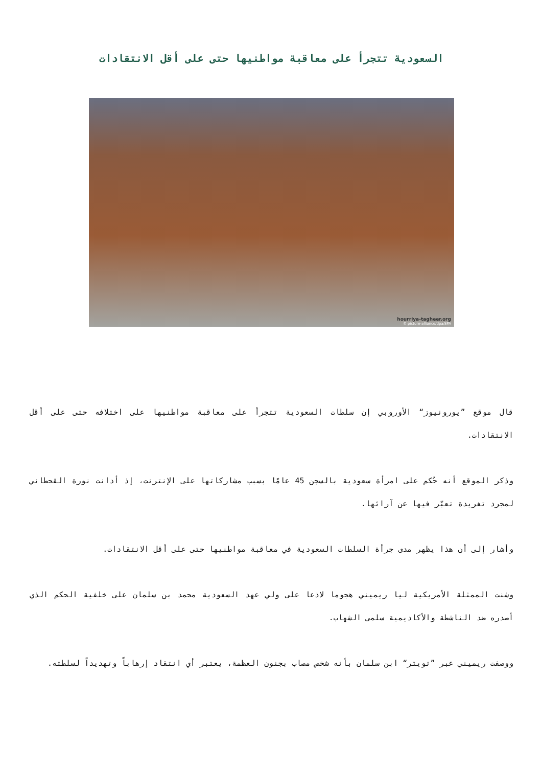السعودية تتجرأ على معاقبة مواطنيها حتى على أقل الانتقادات
hourriya-tagheer.org
© picture-alliance/dpa/SPA
قال موقع ”يورونيوز“ الأوروبي إن سلطات السعودية تتجرأ على معاقبة مواطنيها على اختلافه حتى على أقل الانتقادات.
وذكر الموقع أنه حُكم على امرأة سعودية بالسجن 45 عامًا بسبب مشاركاتها على الإنترنت، إذ أدانت نورة القحطاني لمجرد تغريدة تعبّر فيها عن آرائها.
وأشار إلى أن هذا يظهر مدى جرأة السلطات السعودية في معاقبة مواطنيها حتى على أقل الانتقادات.
وشنت الممثلة الأمريكية ليا ريميني هجوما لاذعا على ولي عهد السعودية محمد بن سلمان على خلفية الحكم الذي أصدره ضد الناشطة والأكاديمية سلمى الشهاب.
ووصفت ريميني عبر ”تويتر“ ابن سلمان بأنه شخص مصاب بجنون العظمة، يعتبر أي انتقاد إرهاباً وتهديداً لسلطته.